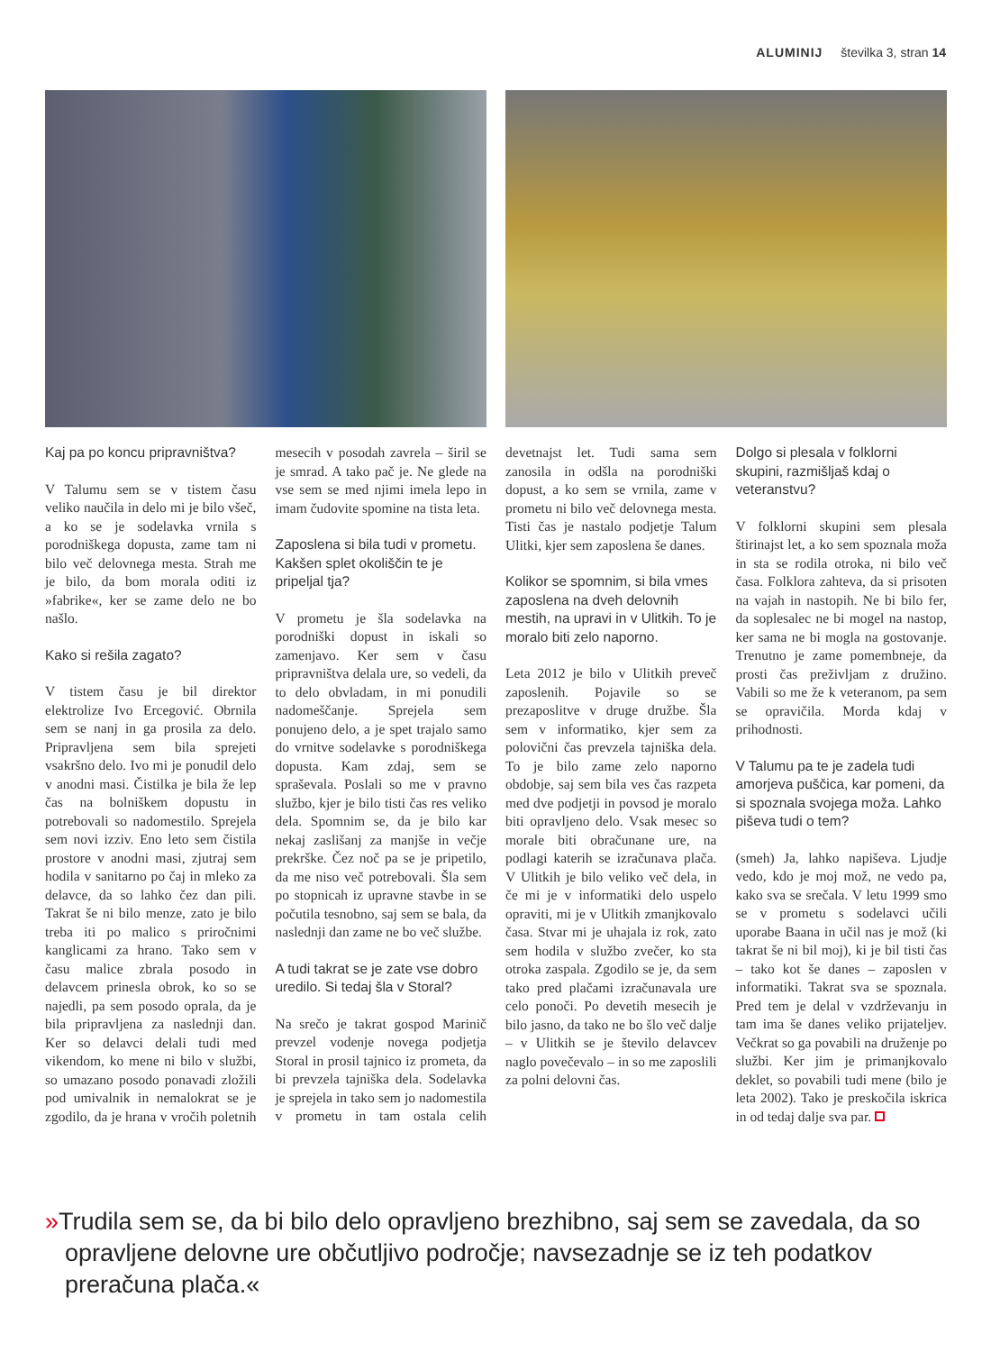ALUMINIJ številka 3, stran 14
Kaj pa po koncu pripravništva?
V Talumu sem se v tistem času veliko naučila in delo mi je bilo všeč, a ko se je sodelavka vrnila s porodniškega dopusta, zame tam ni bilo več delovnega mesta. Strah me je bilo, da bom morala oditi iz »fabrike«, ker se zame delo ne bo našlo.
Kako si rešila zagato?
V tistem času je bil direktor elektrolize Ivo Ercegović. Obrnila sem se nanj in ga prosila za delo. Pripravljena sem bila sprejeti vsakršno delo. Ivo mi je ponudil delo v anodni masi. Čistilka je bila že lep čas na bolniškem dopustu in potrebovali so nadomestilo. Sprejela sem novi izziv. Eno leto sem čistila prostore v anodni masi, zjutraj sem hodila v sanitarno po čaj in mleko za delavce, da so lahko čez dan pili. Takrat še ni bilo menze, zato je bilo treba iti po malico s priročnimi kanglicami za hrano. Tako sem v času malice zbrala posodo in delavcem prinesla obrok, ko so se najedli, pa sem posodo oprala, da je bila pripravljena za naslednji dan. Ker so delavci delali tudi med vikendom, ko mene ni bilo v službi, so umazano posodo ponavadi zložili pod umivalnik in nemalokrat se je zgodilo, da je hrana v vročih poletnih mesecih v posodah zavrela – širil se je smrad. A tako pač je. Ne glede na vse sem se med njimi imela lepo in imam čudovite spomine na tista leta.
Zaposlena si bila tudi v prometu. Kakšen splet okoliščin te je pripeljal tja?
V prometu je šla sodelavka na porodniški dopust in iskali so zamenjavo. Ker sem v času pripravništva delala ure, so vedeli, da to delo obvladam, in mi ponudili nadomeščanje. Sprejela sem ponujeno delo, a je spet trajalo samo do vrnitve sodelavke s porodniškega dopusta. Kam zdaj, sem se spraševala. Poslali so me v pravno službo, kjer je bilo tisti čas res veliko dela. Spomnim se, da je bilo kar nekaj zaslišanj za manjše in večje prekrške. Čez noč pa se je pripetilo, da me niso več potrebovali. Šla sem po stopnicah iz upravne stavbe in se počutila tesnobno, saj sem se bala, da naslednji dan zame ne bo več službe.
A tudi takrat se je zate vse dobro uredilo. Si tedaj šla v Storal?
Na srečo je takrat gospod Marinič prevzel vodenje novega podjetja Storal in prosil tajnico iz prometa, da bi prevzela tajniška dela. Sodelavka je sprejela in tako sem jo nadomestila v prometu in tam ostala celih devetnajst let. Tudi sama sem zanosila in odšla na porodniški dopust, a ko sem se vrnila, zame v prometu ni bilo več delovnega mesta. Tisti čas je nastalo podjetje Talum Ulitki, kjer sem zaposlena še danes.
Kolikor se spomnim, si bila vmes zaposlena na dveh delovnih mestih, na upravi in v Ulitkih. To je moralo biti zelo naporno.
Leta 2012 je bilo v Ulitkih preveč zaposlenih. Pojavile so se prezaposlitve v druge družbe. Šla sem v informatiko, kjer sem za polovični čas prevzela tajniška dela. To je bilo zame zelo naporno obdobje, saj sem bila ves čas razpeta med dve podjetji in povsod je moralo biti opravljeno delo. Vsak mesec so morale biti obračunane ure, na podlagi katerih se izračunava plača. V Ulitkih je bilo veliko več dela, in če mi je v informatiki delo uspelo opraviti, mi je v Ulitkih zmanjkovalo časa. Stvar mi je uhajala iz rok, zato sem hodila v službo zvečer, ko sta otroka zaspala. Zgodilo se je, da sem tako pred plačami izračunavala ure celo ponoči. Po devetih mesecih je bilo jasno, da tako ne bo šlo več dalje – v Ulitkih se je število delavcev naglo povečevalo – in so me zaposlili za polni delovni čas.
Dolgo si plesala v folklorni skupini, razmišljaš kdaj o veteranstvu?
V folklorni skupini sem plesala štirinajst let, a ko sem spoznala moža in sta se rodila otroka, ni bilo več časa. Folklora zahteva, da si prisoten na vajah in nastopih. Ne bi bilo fer, da soplesalec ne bi mogel na nastop, ker sama ne bi mogla na gostovanje. Trenutno je zame pomembneje, da prosti čas preživljam z družino. Vabili so me že k veteranom, pa sem se opravičila. Morda kdaj v prihodnosti.
V Talumu pa te je zadela tudi amorjeva puščica, kar pomeni, da si spoznala svojega moža. Lahko piševa tudi o tem?
(smeh) Ja, lahko napiševa. Ljudje vedo, kdo je moj mož, ne vedo pa, kako sva se srečala. V letu 1999 smo se v prometu s sodelavci učili uporabe Baana in učil nas je mož (ki takrat še ni bil moj), ki je bil tisti čas – tako kot še danes – zaposlen v informatiki. Takrat sva se spoznala. Pred tem je delal v vzdrževanju in tam ima še danes veliko prijateljev. Večkrat so ga povabili na druženje po službi. Ker jim je primanjkovalo deklet, so povabili tudi mene (bilo je leta 2002). Tako je preskočila iskrica in od tedaj dalje sva par.
»Trudila sem se, da bi bilo delo opravljeno brezhibno, saj sem se zavedala, da so opravljene delovne ure občutljivo področje; navsezadnje se iz teh podatkov preračuna plača.«